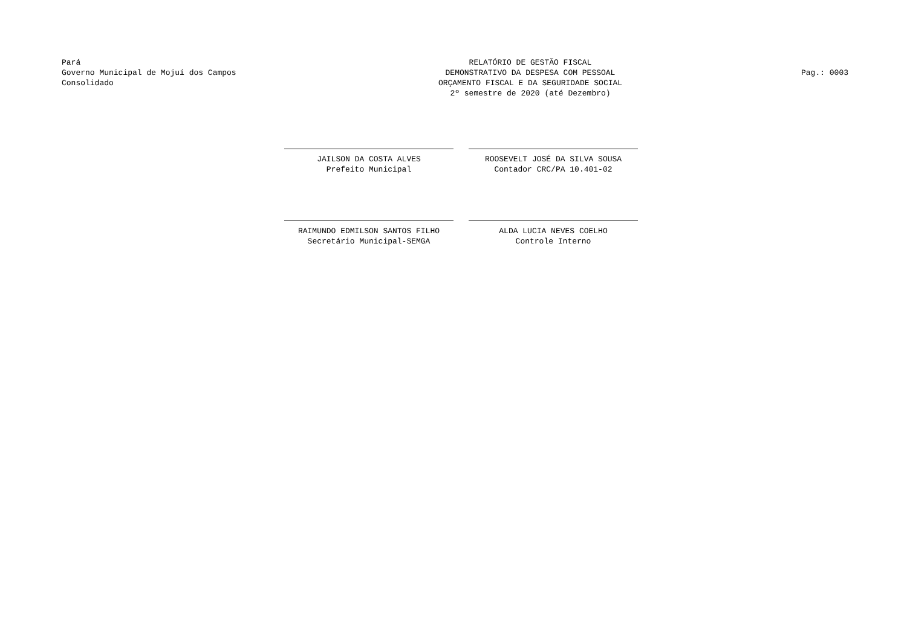Pará
Governo Municipal de Mojuí dos Campos
Consolidado
RELATÓRIO DE GESTÃO FISCAL
DEMONSTRATIVO DA DESPESA COM PESSOAL
ORÇAMENTO FISCAL E DA SEGURIDADE SOCIAL
2º semestre de 2020 (até Dezembro)
Pag.: 0003
JAILSON DA COSTA ALVES
Prefeito Municipal
ROOSEVELT JOSÉ DA SILVA SOUSA
Contador CRC/PA 10.401-02
RAIMUNDO EDMILSON SANTOS FILHO
Secretário Municipal-SEMGA
ALDA LUCIA NEVES COELHO
Controle Interno